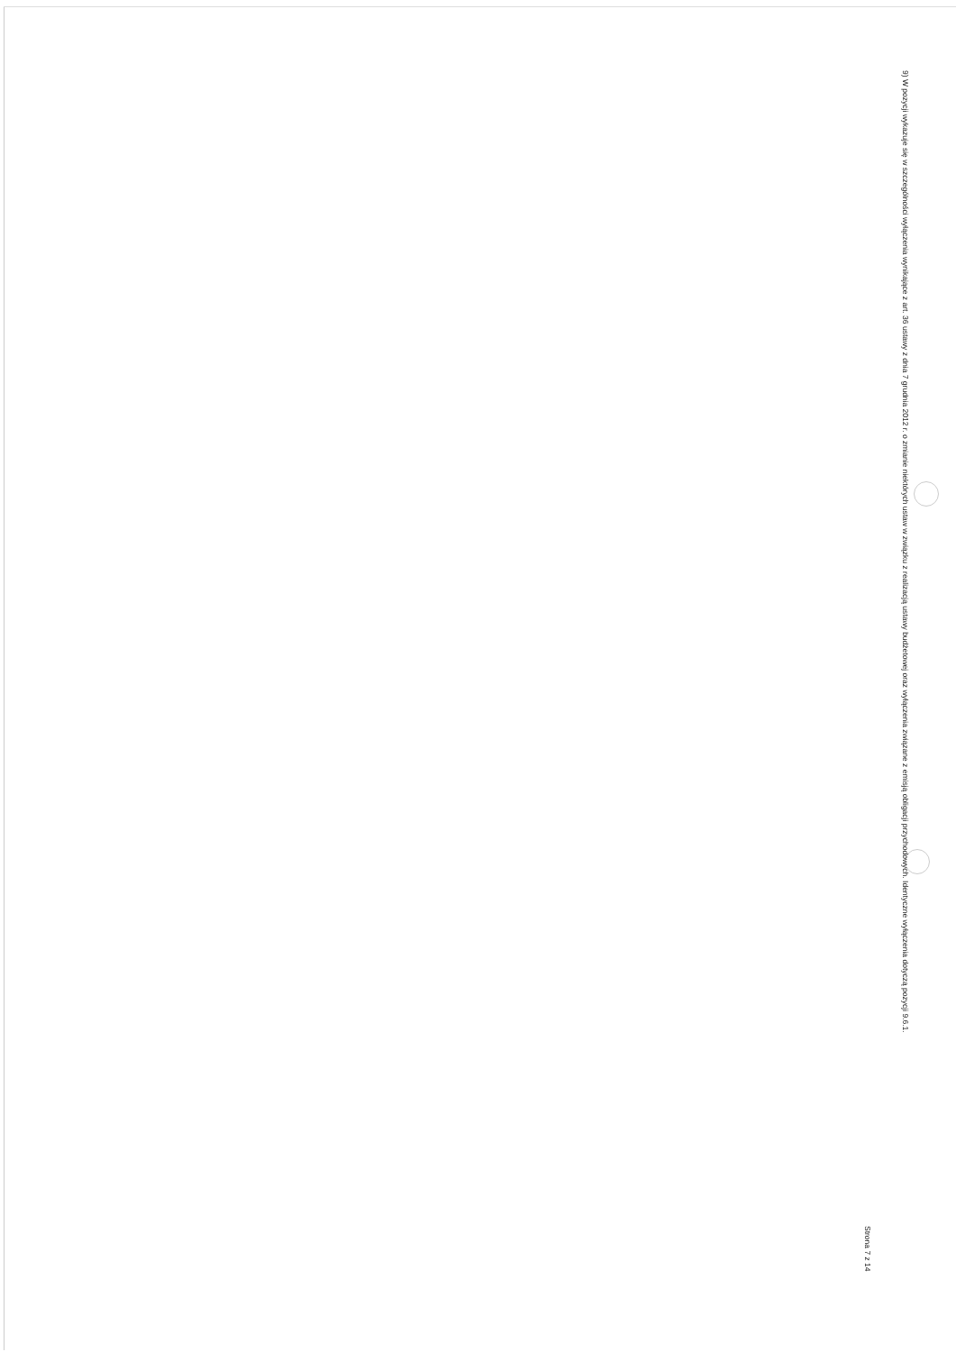9) W pozycji wykazuje się w szczególności wyłączenia wynikające z art. 36 ustawy z dnia 7 grudnia 2012 r. o zmianie niektórych ustaw w związku z realizacją ustawy budżetowej oraz wyłączenia związane z emisją obligacji przychodowych. Identyczne wyłączenia dotyczą pozycji 9.6.1.
Strona 7 z 14